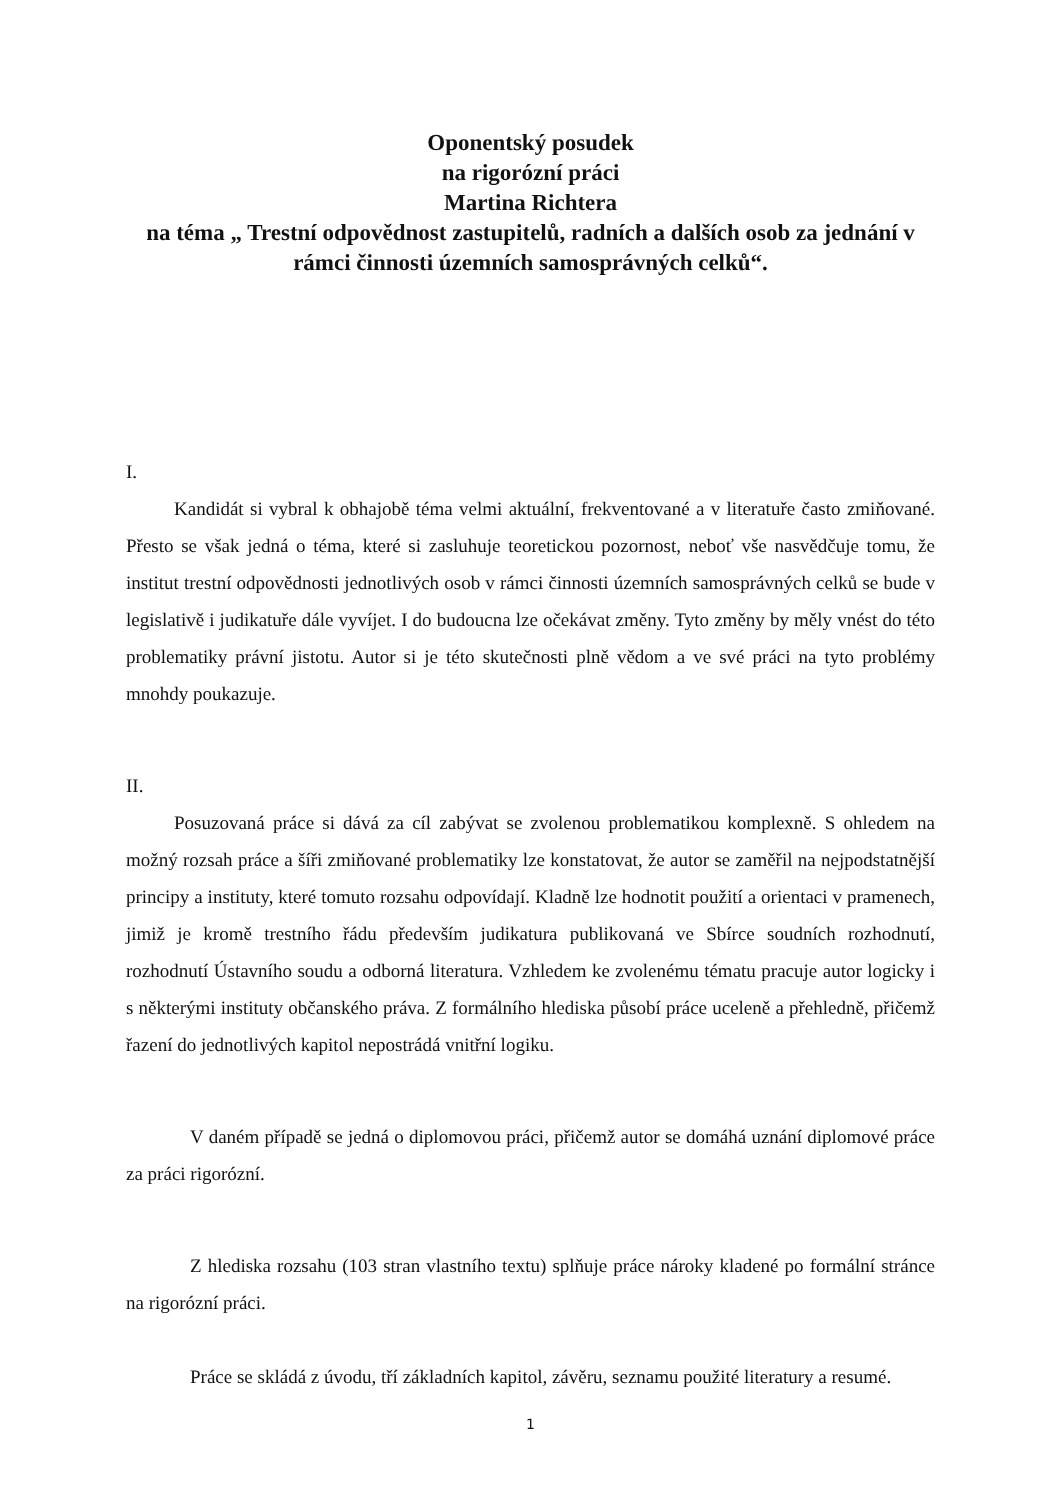Oponentský posudek
na rigorózní práci
Martina Richtera
na téma „ Trestní odpovědnost zastupitelů, radních a dalších osob za jednání v rámci činnosti územních samosprávných celků“.
I.
Kandidát si vybral k obhajobě téma velmi aktuální, frekventované a v literatuře často zmiňované. Přesto se však jedná o téma, které si zasluhuje teoretickou pozornost, neboť vše nasvědčuje tomu, že institut trestní odpovědnosti jednotlivých osob v rámci činnosti územních samosprávných celků se bude v legislativě i judikatuře dále vyvíjet. I do budoucna lze očekávat změny. Tyto změny by měly vnést do této problematiky právní jistotu. Autor si je této skutečnosti plně vědom a ve své práci na tyto problémy mnohdy poukazuje.
II.
Posuzovaná práce si dává za cíl zabývat se zvolenou problematikou komplexně. S ohledem na možný rozsah práce a šíři zmiňované problematiky lze konstatovat, že autor se zaměřil na nejpodstatnější principy a instituty, které tomuto rozsahu odpovídají. Kladně lze hodnotit použití a orientaci v pramenech, jimiž je kromě trestního řádu především judikatura publikovaná ve Sbírce soudních rozhodnutí, rozhodnutí Ústavního soudu a odborná literatura. Vzhledem ke zvolenému tématu pracuje autor logicky i s některými instituty občanského práva. Z formálního hlediska působí práce uceleně a přehledně, přičemž řazení do jednotlivých kapitol nepostrádá vnitřní logiku.
V daném případě se jedná o diplomovou práci, přičemž autor se domáhá uznání diplomové práce za práci rigorózní.
Z hlediska rozsahu (103 stran vlastního textu) splňuje práce nároky kladené po formální stránce na rigorózní práci.
Práce se skládá z úvodu, tří základních kapitol, závěru, seznamu použité literatury a resumé.
1